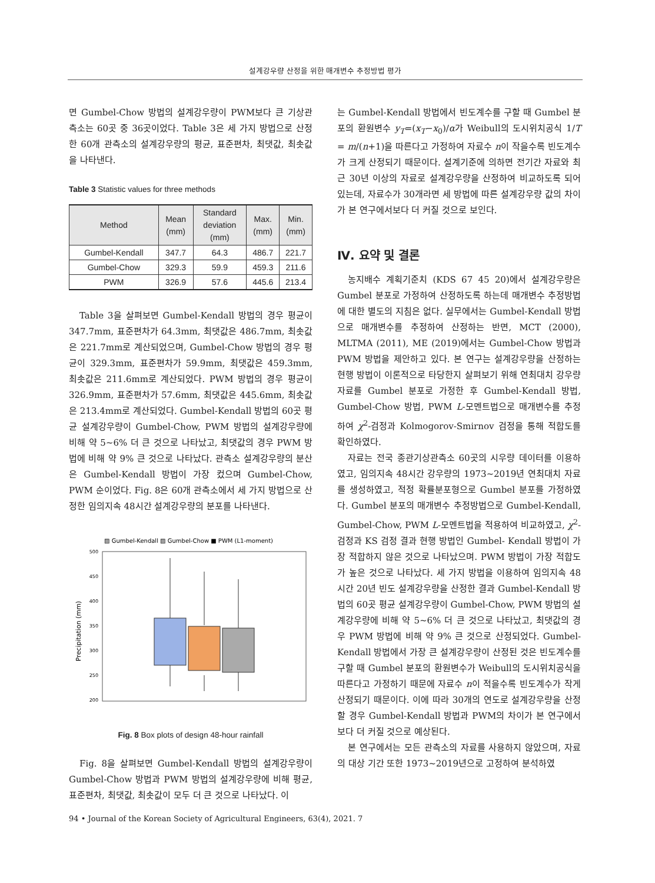설계강우량 산정을 위한 매개변수 추정방법 평가
면 Gumbel-Chow 방법의 설계강우량이 PWM보다 큰 기상관측소는 60곳 중 36곳이었다. Table 3은 세 가지 방법으로 산정한 60개 관측소의 설계강우량의 평균, 표준편차, 최댓값, 최솟값을 나타낸다.
Table 3 Statistic values for three methods
| Method | Mean (mm) | Standard deviation (mm) | Max. (mm) | Min. (mm) |
| --- | --- | --- | --- | --- |
| Gumbel-Kendall | 347.7 | 64.3 | 486.7 | 221.7 |
| Gumbel-Chow | 329.3 | 59.9 | 459.3 | 211.6 |
| PWM | 326.9 | 57.6 | 445.6 | 213.4 |
Table 3을 살펴보면 Gumbel-Kendall 방법의 경우 평균이 347.7mm, 표준편차가 64.3mm, 최댓값은 486.7mm, 최솟값은 221.7mm로 계산되었으며, Gumbel-Chow 방법의 경우 평균이 329.3mm, 표준편차가 59.9mm, 최댓값은 459.3mm, 최솟값은 211.6mm로 계산되었다. PWM 방법의 경우 평균이 326.9mm, 표준편차가 57.6mm, 최댓값은 445.6mm, 최솟값은 213.4mm로 계산되었다. Gumbel-Kendall 방법의 60곳 평균 설계강우량이 Gumbel-Chow, PWM 방법의 설계강우량에 비해 약 5~6% 더 큰 것으로 나타났고, 최댓값의 경우 PWM 방법에 비해 약 9% 큰 것으로 나타났다. 관측소 설계강우량의 분산은 Gumbel-Kendall 방법이 가장 컸으며 Gumbel-Chow, PWM 순이었다. Fig. 8은 60개 관측소에서 세 가지 방법으로 산정한 임의지속 48시간 설계강우량의 분포를 나타낸다.
▨ Gumbel-Kendall ▨ Gumbel-Chow ■ PWM (L1-moment)
500
450
400
350
300
250
200
Precipitation (mm)
Fig. 8 Box plots of design 48-hour rainfall
Fig. 8을 살펴보면 Gumbel-Kendall 방법의 설계강우량이 Gumbel-Chow 방법과 PWM 방법의 설계강우량에 비해 평균, 표준편차, 최댓값, 최솟값이 모두 더 큰 것으로 나타났다. 이
는 Gumbel-Kendall 방법에서 빈도계수를 구할 때 Gumbel 분포의 환원변수 y<sub>T</sub>=(x<sub>T</sub>−x<sub>0</sub>)/α가 Weibull의 도시위치공식 1/T = m/(n+1)을 따른다고 가정하여 자료수 n이 작을수록 빈도계수가 크게 산정되기 때문이다. 설계기준에 의하면 전기간 자료와 최근 30년 이상의 자료로 설계강우량을 산정하여 비교하도록 되어있는데, 자료수가 30개라면 세 방법에 따른 설계강우량 값의 차이가 본 연구에서보다 더 커질 것으로 보인다.
Ⅳ. 요약 및 결론
농지배수 계획기준치 (KDS 67 45 20)에서 설계강우량은 Gumbel 분포로 가정하여 산정하도록 하는데 매개변수 추정방법에 대한 별도의 지침은 없다. 실무에서는 Gumbel-Kendall 방법으로 매개변수를 추정하여 산정하는 반면, MCT (2000), MLTMA (2011), ME (2019)에서는 Gumbel-Chow 방법과 PWM 방법을 제안하고 있다. 본 연구는 설계강우량을 산정하는 현행 방법이 이론적으로 타당한지 살펴보기 위해 연최대치 강우량 자료를 Gumbel 분포로 가정한 후 Gumbel-Kendall 방법, Gumbel-Chow 방법, PWM L-모멘트법으로 매개변수를 추정하여 χ<sup>2</sup>-검정과 Kolmogorov-Smirnov 검정을 통해 적합도를 확인하였다.
자료는 전국 종관기상관측소 60곳의 시우량 데이터를 이용하였고, 임의지속 48시간 강우량의 1973~2019년 연최대치 자료를 생성하였고, 적정 확률분포형으로 Gumbel 분포를 가정하였다. Gumbel 분포의 매개변수 추정방법으로 Gumbel-Kendall, Gumbel-Chow, PWM L-모멘트법을 적용하여 비교하였고, χ<sup>2</sup>-검정과 KS 검정 결과 현행 방법인 Gumbel- Kendall 방법이 가장 적합하지 않은 것으로 나타났으며. PWM 방법이 가장 적합도가 높은 것으로 나타났다. 세 가지 방법을 이용하여 임의지속 48시간 20년 빈도 설계강우량을 산정한 결과 Gumbel-Kendall 방법의 60곳 평균 설계강우량이 Gumbel-Chow, PWM 방법의 설계강우량에 비해 약 5~6% 더 큰 것으로 나타났고, 최댓값의 경우 PWM 방법에 비해 약 9% 큰 것으로 산정되었다. Gumbel-Kendall 방법에서 가장 큰 설계강우량이 산정된 것은 빈도계수를 구할 때 Gumbel 분포의 환원변수가 Weibull의 도시위치공식을 따른다고 가정하기 때문에 자료수 n이 적을수록 빈도계수가 작게 산정되기 때문이다. 이에 따라 30개의 연도로 설계강우량을 산정할 경우 Gumbel-Kendall 방법과 PWM의 차이가 본 연구에서보다 더 커질 것으로 예상된다.
본 연구에서는 모든 관측소의 자료를 사용하지 않았으며, 자료의 대상 기간 또한 1973~2019년으로 고정하여 분석하였
94 • Journal of the Korean Society of Agricultural Engineers, 63(4), 2021. 7